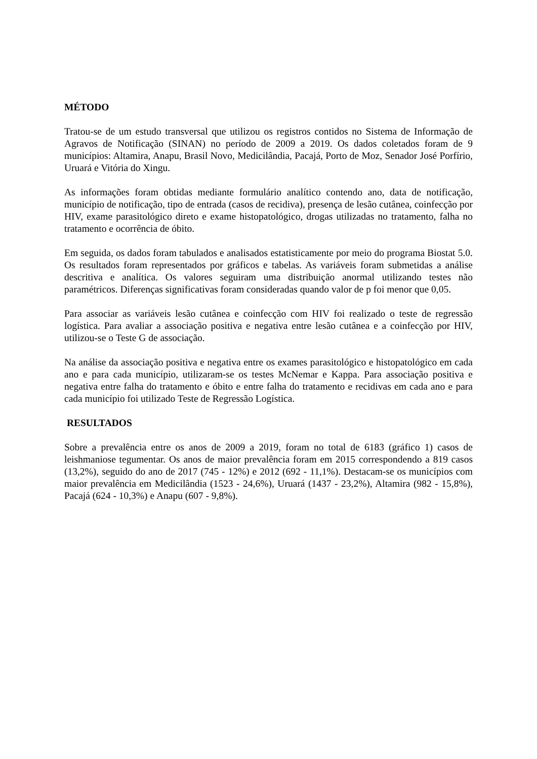MÉTODO
Tratou-se de um estudo transversal que utilizou os registros contidos no Sistema de Informação de Agravos de Notificação (SINAN) no período de 2009 a 2019. Os dados coletados foram de 9 municípios: Altamira, Anapu, Brasil Novo, Medicilândia, Pacajá, Porto de Moz, Senador José Porfírio, Uruará e Vitória do Xingu.
As informações foram obtidas mediante formulário analítico contendo ano, data de notificação, município de notificação, tipo de entrada (casos de recidiva), presença de lesão cutânea, coinfecção por HIV, exame parasitológico direto e exame histopatológico, drogas utilizadas no tratamento, falha no tratamento e ocorrência de óbito.
Em seguida, os dados foram tabulados e analisados estatisticamente por meio do programa Biostat 5.0. Os resultados foram representados por gráficos e tabelas. As variáveis foram submetidas a análise descritiva e analítica. Os valores seguiram uma distribuição anormal utilizando testes não paramétricos. Diferenças significativas foram consideradas quando valor de p foi menor que 0,05.
Para associar as variáveis lesão cutânea e coinfecção com HIV foi realizado o teste de regressão logística. Para avaliar a associação positiva e negativa entre lesão cutânea e a coinfecção por HIV, utilizou-se o Teste G de associação.
Na análise da associação positiva e negativa entre os exames parasitológico e histopatológico em cada ano e para cada município, utilizaram-se os testes McNemar e Kappa. Para associação positiva e negativa entre falha do tratamento e óbito e entre falha do tratamento e recidivas em cada ano e para cada município foi utilizado Teste de Regressão Logística.
RESULTADOS
Sobre a prevalência entre os anos de 2009 a 2019, foram no total de 6183 (gráfico 1) casos de leishmaniose tegumentar. Os anos de maior prevalência foram em 2015 correspondendo a 819 casos (13,2%), seguido do ano de 2017 (745 - 12%) e 2012 (692 - 11,1%). Destacam-se os municípios com maior prevalência em Medicilândia (1523 - 24,6%), Uruará (1437 - 23,2%), Altamira (982 - 15,8%), Pacajá (624 - 10,3%) e Anapu (607 - 9,8%).